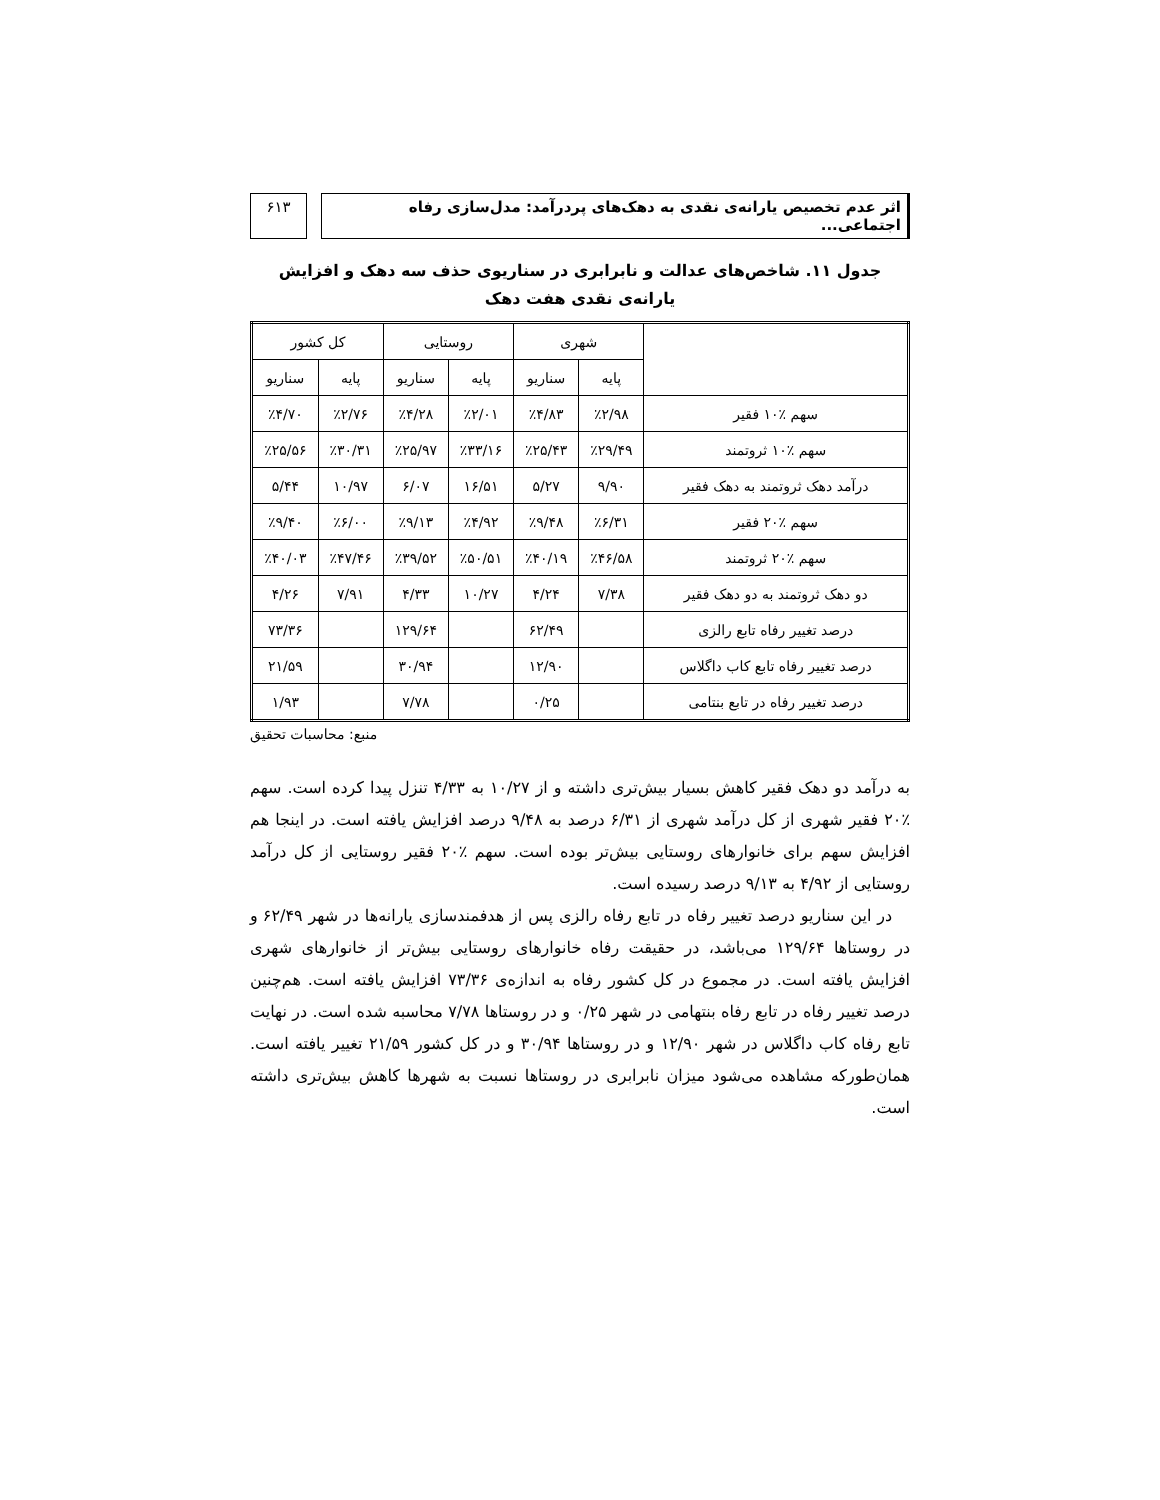اثر عدم تخصیص یارانه‌ی نقدی به دهک‌های پردرآمد: مدل‌سازی رفاه اجتماعی...
۶۱۳
جدول ۱۱. شاخص‌های عدالت و نابرابری در سناریوی حذف سه دهک و افزایش یارانه‌ی نقدی هفت دهک
| | شهری | | روستایی | | کل کشور | |
| --- | --- | --- | --- | --- | --- | --- |
| | پایه | سناریو | پایه | سناریو | پایه | سناریو |
| سهم ٪۱۰ فقیر | ٪۲/۹۸ | ٪۴/۸۳ | ٪۲/۰۱ | ٪۴/۲۸ | ٪۲/۷۶ | ٪۴/۷۰ |
| سهم ٪۱۰ ثروتمند | ٪۲۹/۴۹ | ٪۲۵/۴۳ | ٪۳۳/۱۶ | ٪۲۵/۹۷ | ٪۳۰/۳۱ | ٪۲۵/۵۶ |
| درآمد دهک ثروتمند به دهک فقیر | ۹/۹۰ | ۵/۲۷ | ۱۶/۵۱ | ۶/۰۷ | ۱۰/۹۷ | ۵/۴۴ |
| سهم ٪۲۰ فقیر | ٪۶/۳۱ | ٪۹/۴۸ | ٪۴/۹۲ | ٪۹/۱۳ | ٪۶/۰۰ | ٪۹/۴۰ |
| سهم ٪۲۰ ثروتمند | ٪۴۶/۵۸ | ٪۴۰/۱۹ | ٪۵۰/۵۱ | ٪۳۹/۵۲ | ٪۴۷/۴۶ | ٪۴۰/۰۳ |
| دو دهک ثروتمند به دو دهک فقیر | ۷/۳۸ | ۴/۲۴ | ۱۰/۲۷ | ۴/۳۳ | ۷/۹۱ | ۴/۲۶ |
| درصد تغییر رفاه تابع رالزی | | ۶۲/۴۹ | | ۱۲۹/۶۴ | | ۷۳/۳۶ |
| درصد تغییر رفاه تابع کاب داگلاس | | ۱۲/۹۰ | | ۳۰/۹۴ | | ۲۱/۵۹ |
| درصد تغییر رفاه در تابع بنتامی | | ۰/۲۵ | | ۷/۷۸ | | ۱/۹۳ |
منبع: محاسبات تحقیق
به درآمد دو دهک فقیر کاهش بسیار بیش‌تری داشته و از ۱۰/۲۷ به ۴/۳۳ تنزل پیدا کرده است. سهم ٪۲۰ فقیر شهری از کل درآمد شهری از ۶/۳۱ درصد به ۹/۴۸ درصد افزایش یافته است. در اینجا هم افزایش سهم برای خانوارهای روستایی بیش‌تر بوده است. سهم ٪۲۰ فقیر روستایی از کل درآمد روستایی از ۴/۹۲ به ۹/۱۳ درصد رسیده است.
در این سناریو درصد تغییر رفاه در تابع رفاه رالزی پس از هدفمندسازی یارانه‌ها در شهر ۶۲/۴۹ و در روستاها ۱۲۹/۶۴ می‌باشد، در حقیقت رفاه خانوارهای روستایی بیش‌تر از خانوارهای شهری افزایش یافته است. در مجموع در کل کشور رفاه به اندازه‌ی ۷۳/۳۶ افزایش یافته است. هم‌چنین درصد تغییر رفاه در تابع رفاه بنتهامی در شهر ۰/۲۵ و در روستاها ۷/۷۸ محاسبه شده است. در نهایت تابع رفاه کاب داگلاس در شهر ۱۲/۹۰ و در روستاها ۳۰/۹۴ و در کل کشور ۲۱/۵۹ تغییر یافته است. همان‌طورکه مشاهده می‌شود میزان نابرابری در روستاها نسبت به شهرها کاهش بیش‌تری داشته است.